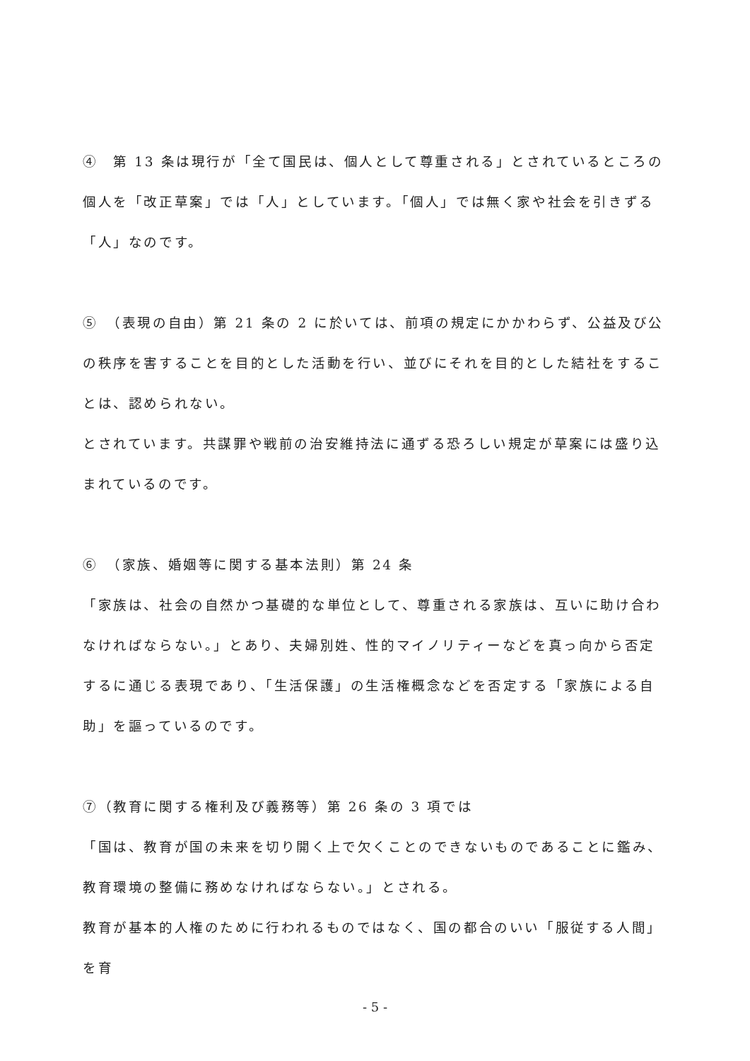④　第 13 条は現行が「全て国民は、個人として尊重される」とされているところの個人を「改正草案」では「人」としています。「個人」では無く家や社会を引きずる「人」なのです。
⑤　（表現の自由）第 21 条の 2 に於いては、前項の規定にかかわらず、公益及び公の秩序を害することを目的とした活動を行い、並びにそれを目的とした結社をすることは、認められない。
とされています。共謀罪や戦前の治安維持法に通ずる恐ろしい規定が草案には盛り込まれているのです。
⑥　（家族、婚姻等に関する基本法則）第 24 条
「家族は、社会の自然かつ基礎的な単位として、尊重される家族は、互いに助け合わなければならない。」とあり、夫婦別姓、性的マイノリティーなどを真っ向から否定するに通じる表現であり、「生活保護」の生活権概念などを否定する「家族による自助」を謳っているのです。
⑦（教育に関する権利及び義務等）第 26 条の 3 項では
「国は、教育が国の未来を切り開く上で欠くことのできないものであることに鑑み、教育環境の整備に務めなければならない。」とされる。
教育が基本的人権のために行われるものではなく、国の都合のいい「服従する人間」を育
- 5 -